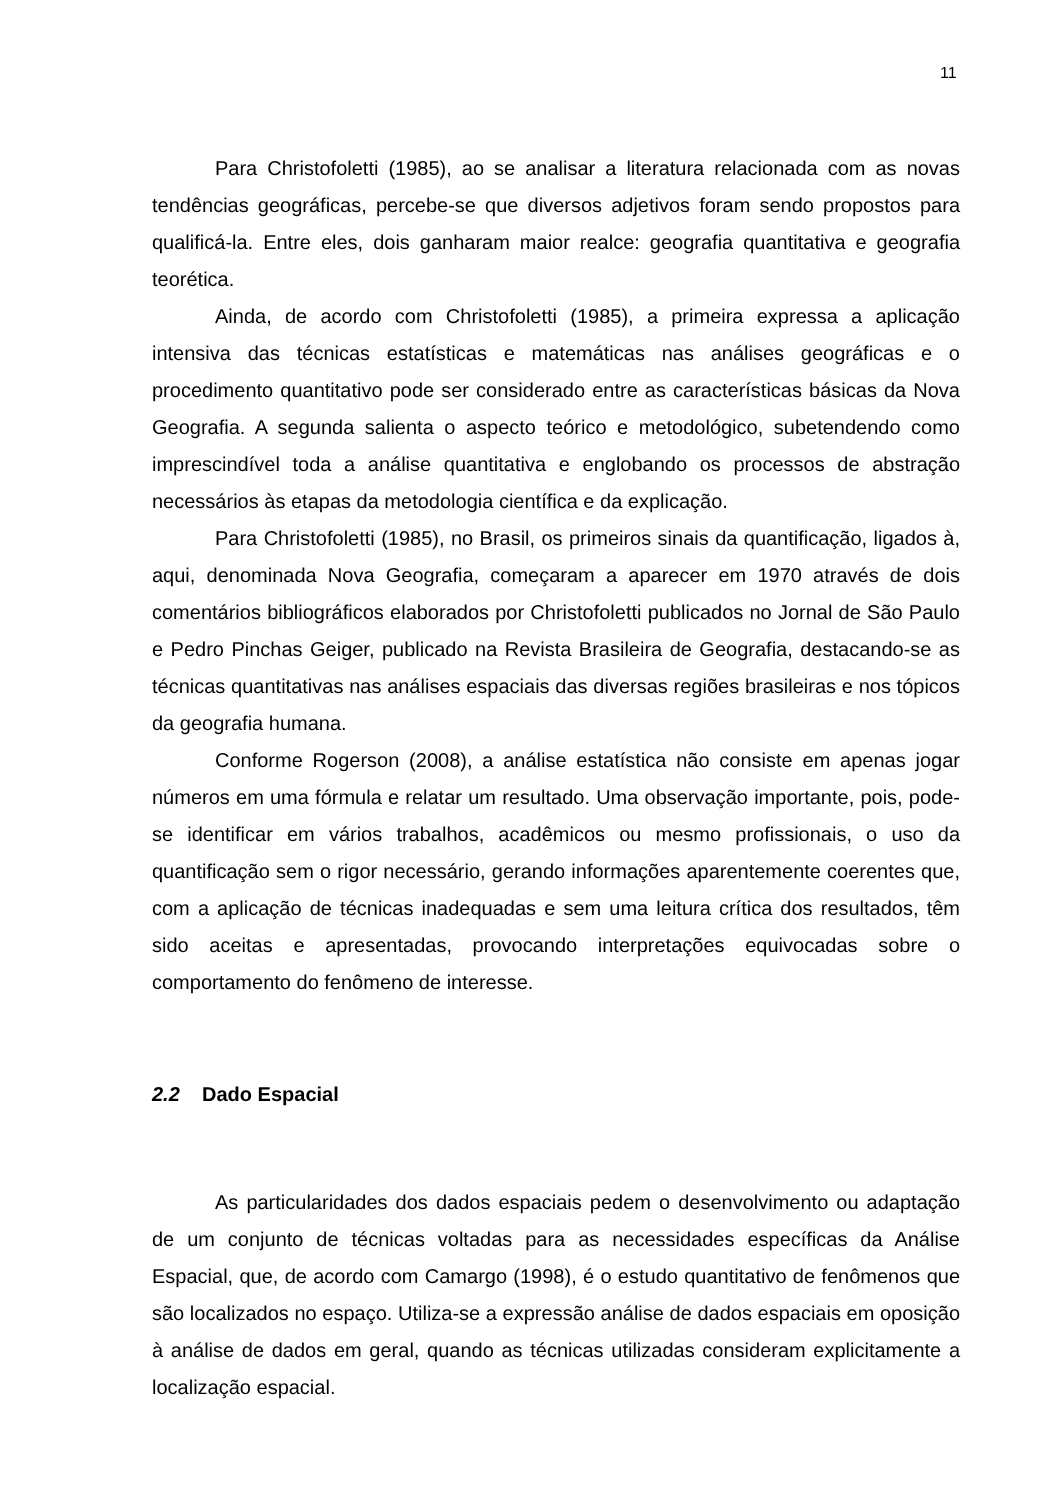11
Para Christofoletti (1985), ao se analisar a literatura relacionada com as novas tendências geográficas, percebe-se que diversos adjetivos foram sendo propostos para qualificá-la. Entre eles, dois ganharam maior realce: geografia quantitativa e geografia teorética.
Ainda, de acordo com Christofoletti (1985), a primeira expressa a aplicação intensiva das técnicas estatísticas e matemáticas nas análises geográficas e o procedimento quantitativo pode ser considerado entre as características básicas da Nova Geografia. A segunda salienta o aspecto teórico e metodológico, subetendendo como imprescindível toda a análise quantitativa e englobando os processos de abstração necessários às etapas da metodologia científica e da explicação.
Para Christofoletti (1985), no Brasil, os primeiros sinais da quantificação, ligados à, aqui, denominada Nova Geografia, começaram a aparecer em 1970 através de dois comentários bibliográficos elaborados por Christofoletti publicados no Jornal de São Paulo e Pedro Pinchas Geiger, publicado na Revista Brasileira de Geografia, destacando-se as técnicas quantitativas nas análises espaciais das diversas regiões brasileiras e nos tópicos da geografia humana.
Conforme Rogerson (2008), a análise estatística não consiste em apenas jogar números em uma fórmula e relatar um resultado. Uma observação importante, pois, pode-se identificar em vários trabalhos, acadêmicos ou mesmo profissionais, o uso da quantificação sem o rigor necessário, gerando informações aparentemente coerentes que, com a aplicação de técnicas inadequadas e sem uma leitura crítica dos resultados, têm sido aceitas e apresentadas, provocando interpretações equivocadas sobre o comportamento do fenômeno de interesse.
2.2 Dado Espacial
As particularidades dos dados espaciais pedem o desenvolvimento ou adaptação de um conjunto de técnicas voltadas para as necessidades específicas da Análise Espacial, que, de acordo com Camargo (1998), é o estudo quantitativo de fenômenos que são localizados no espaço. Utiliza-se a expressão análise de dados espaciais em oposição à análise de dados em geral, quando as técnicas utilizadas consideram explicitamente a localização espacial.